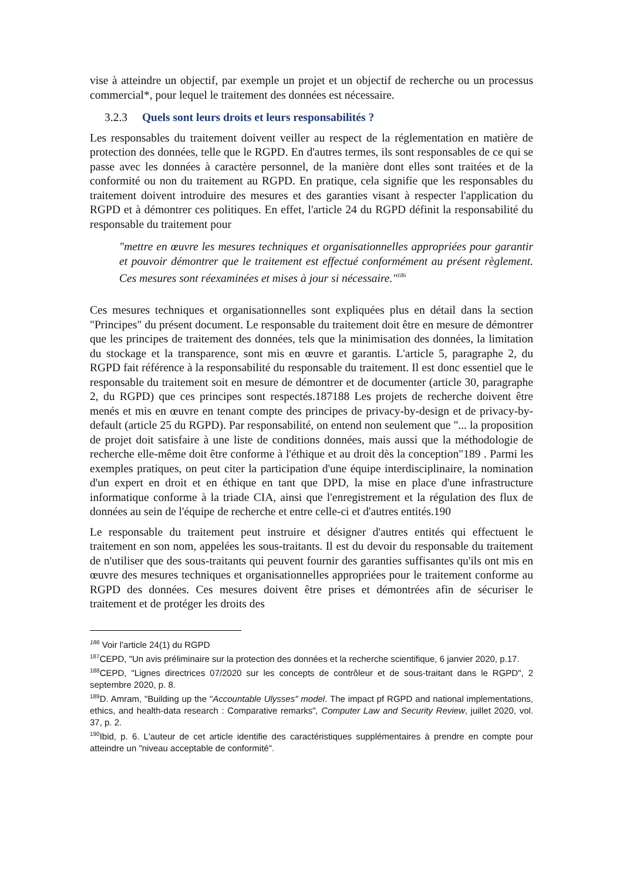vise à atteindre un objectif, par exemple un projet et un objectif de recherche ou un processus commercial*, pour lequel le traitement des données est nécessaire.
3.2.3 Quels sont leurs droits et leurs responsabilités ?
Les responsables du traitement doivent veiller au respect de la réglementation en matière de protection des données, telle que le RGPD. En d'autres termes, ils sont responsables de ce qui se passe avec les données à caractère personnel, de la manière dont elles sont traitées et de la conformité ou non du traitement au RGPD. En pratique, cela signifie que les responsables du traitement doivent introduire des mesures et des garanties visant à respecter l'application du RGPD et à démontrer ces politiques. En effet, l'article 24 du RGPD définit la responsabilité du responsable du traitement pour
"mettre en œuvre les mesures techniques et organisationnelles appropriées pour garantir et pouvoir démontrer que le traitement est effectué conformément au présent règlement. Ces mesures sont réexaminées et mises à jour si nécessaire."<sup>186</sup>
Ces mesures techniques et organisationnelles sont expliquées plus en détail dans la section "Principes" du présent document. Le responsable du traitement doit être en mesure de démontrer que les principes de traitement des données, tels que la minimisation des données, la limitation du stockage et la transparence, sont mis en œuvre et garantis. L'article 5, paragraphe 2, du RGPD fait référence à la responsabilité du responsable du traitement. Il est donc essentiel que le responsable du traitement soit en mesure de démontrer et de documenter (article 30, paragraphe 2, du RGPD) que ces principes sont respectés.187188 Les projets de recherche doivent être menés et mis en œuvre en tenant compte des principes de privacy-by-design et de privacy-by-default (article 25 du RGPD). Par responsabilité, on entend non seulement que "... la proposition de projet doit satisfaire à une liste de conditions données, mais aussi que la méthodologie de recherche elle-même doit être conforme à l'éthique et au droit dès la conception"189 . Parmi les exemples pratiques, on peut citer la participation d'une équipe interdisciplinaire, la nomination d'un expert en droit et en éthique en tant que DPD, la mise en place d'une infrastructure informatique conforme à la triade CIA, ainsi que l'enregistrement et la régulation des flux de données au sein de l'équipe de recherche et entre celle-ci et d'autres entités.190
Le responsable du traitement peut instruire et désigner d'autres entités qui effectuent le traitement en son nom, appelées les sous-traitants. Il est du devoir du responsable du traitement de n'utiliser que des sous-traitants qui peuvent fournir des garanties suffisantes qu'ils ont mis en œuvre des mesures techniques et organisationnelles appropriées pour le traitement conforme au RGPD des données. Ces mesures doivent être prises et démontrées afin de sécuriser le traitement et de protéger les droits des
<sup>186</sup> Voir l'article 24(1) du RGPD
<sup>187</sup>CEPD, "Un avis préliminaire sur la protection des données et la recherche scientifique, 6 janvier 2020, p.17.
<sup>188</sup>CEPD, "Lignes directrices 07/2020 sur les concepts de contrôleur et de sous-traitant dans le RGPD", 2 septembre 2020, p. 8.
<sup>189</sup> D. Amram, "Building up the "Accountable Ulysses" model. The impact pf RGPD and national implementations, ethics, and health-data research : Comparative remarks", Computer Law and Security Review, juillet 2020, vol. 37, p. 2.
<sup>190</sup> Ibid, p. 6. L'auteur de cet article identifie des caractéristiques supplémentaires à prendre en compte pour atteindre un "niveau acceptable de conformité".